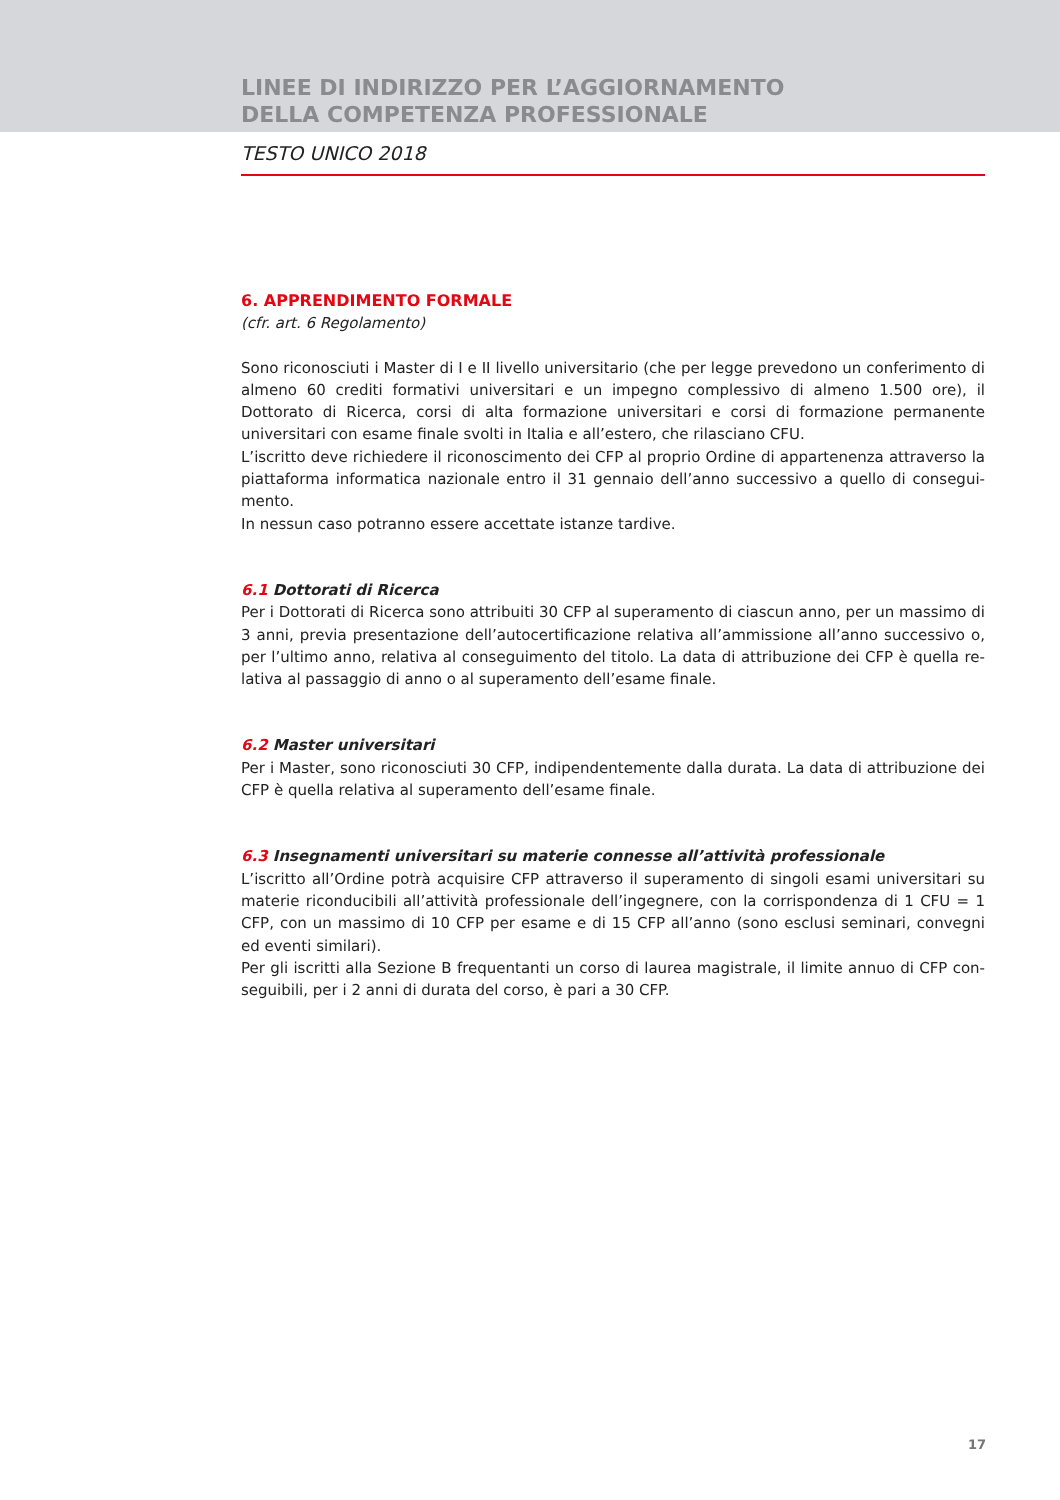LINEE DI INDIRIZZO PER L’AGGIORNAMENTO
DELLA COMPETENZA PROFESSIONALE
TESTO UNICO 2018
6. APPRENDIMENTO FORMALE
(cfr. art. 6 Regolamento)
Sono riconosciuti i Master di I e II livello universitario (che per legge prevedono un conferimento di almeno 60 crediti formativi universitari e un impegno complessivo di almeno 1.500 ore), il Dottorato di Ricerca, corsi di alta formazione universitari e corsi di formazione permanente universitari con esame finale svolti in Italia e all’estero, che rilasciano CFU.
L’iscritto deve richiedere il riconoscimento dei CFP al proprio Ordine di appartenenza attraverso la piattaforma informatica nazionale entro il 31 gennaio dell’anno successivo a quello di consegui­mento.
In nessun caso potranno essere accettate istanze tardive.
6.1 Dottorati di Ricerca
Per i Dottorati di Ricerca sono attribuiti 30 CFP al superamento di ciascun anno, per un massimo di 3 anni, previa presentazione dell’autocertificazione relativa all’ammissione all’anno successivo o, per l’ultimo anno, relativa al conseguimento del titolo. La data di attribuzione dei CFP è quella re­lativa al passaggio di anno o al superamento dell’esame finale.
6.2 Master universitari
Per i Master, sono riconosciuti 30 CFP, indipendentemente dalla durata. La data di attribuzione dei CFP è quella relativa al superamento dell’esame finale.
6.3 Insegnamenti universitari su materie connesse all’attività professionale
L’iscritto all’Ordine potrà acquisire CFP attraverso il superamento di singoli esami universitari su materie riconducibili all’attività professionale dell’ingegnere, con la corrispondenza di 1 CFU = 1 CFP, con un massimo di 10 CFP per esame e di 15 CFP all’anno (sono esclusi seminari, convegni ed eventi similari).
Per gli iscritti alla Sezione B frequentanti un corso di laurea magistrale, il limite annuo di CFP con­seguibili, per i 2 anni di durata del corso, è pari a 30 CFP.
17